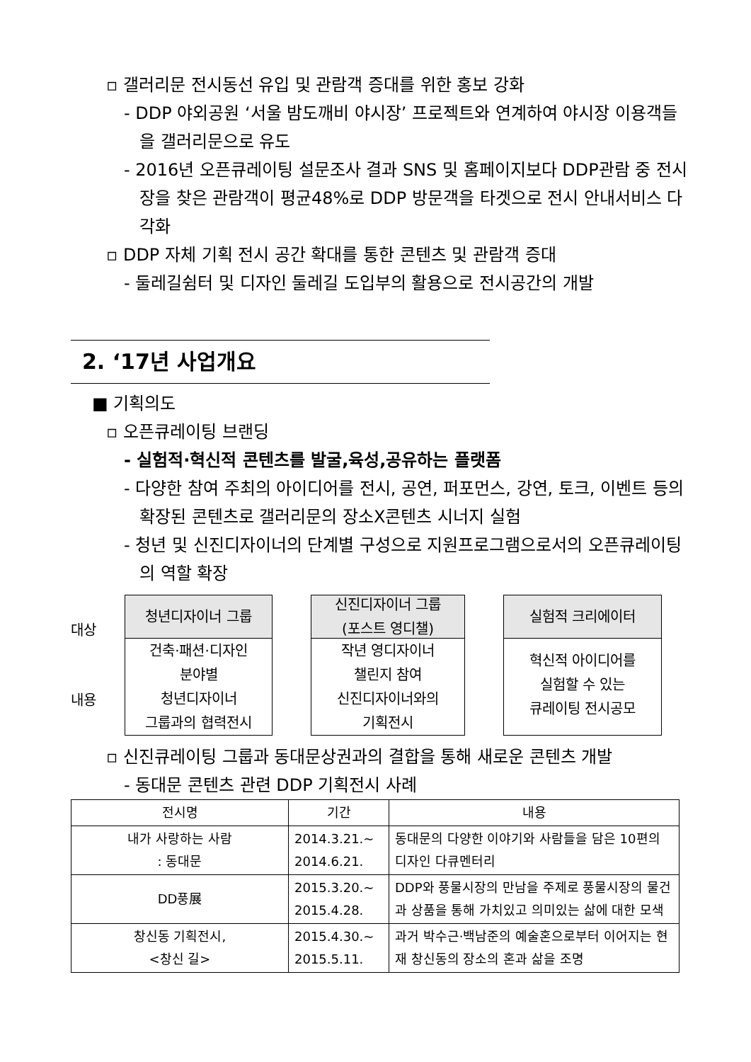▫ 갤러리문 전시동선 유입 및 관람객 증대를 위한 홍보 강화
- DDP 야외공원 ‘서울 밤도깨비 야시장’ 프로젝트와 연계하여 야시장 이용객들을 갤러리문으로 유도
- 2016년 오픈큐레이팅 설문조사 결과 SNS 및 홈페이지보다 DDP관람 중 전시장을 찾은 관람객이 평균48%로 DDP 방문객을 타겟으로 전시 안내서비스 다각화
▫ DDP 자체 기획 전시 공간 확대를 통한 콘텐츠 및 관람객 증대
- 둘레길쉼터 및 디자인 둘레길 도입부의 활용으로 전시공간의 개발
2. ‘17년 사업개요
■ 기획의도
▫ 오픈큐레이팅 브랜딩
- 실험적·혁신적 콘텐츠를 발굴,육성,공유하는 플랫폼
- 다양한 참여 주최의 아이디어를 전시, 공연, 퍼포먼스, 강연, 토크, 이벤트 등의 확장된 콘텐츠로 갤러리문의 장소X콘텐츠 시너지 실험
- 청년 및 신진디자이너의 단계별 구성으로 지원프로그램으로서의 오픈큐레이팅의 역할 확장
대상
내용
청년디자이너 그룹
건축·패션·디자인
분야별
청년디자이너
그룹과의 협력전시
신진디자이너 그룹
(포스트 영디챌)
작년 영디자이너
챌린지 참여
신진디자이너와의
기획전시
실험적 크리에이터
혁신적 아이디어를
실험할 수 있는
큐레이팅 전시공모
▫ 신진큐레이팅 그룹과 동대문상권과의 결합을 통해 새로운 콘텐츠 개발
- 동대문 콘텐츠 관련 DDP 기획전시 사례
| 전시명 | 기간 | 내용 |
| --- | --- | --- |
| 내가 사랑하는 사람 : 동대문 | 2014.3.21.~ 2014.6.21. | 동대문의 다양한 이야기와 사람들을 담은 10편의 디자인 다큐멘터리 |
| DD풍展 | 2015.3.20.~ 2015.4.28. | DDP와 풍물시장의 만남을 주제로 풍물시장의 물건과 상품을 통해 가치있고 의미있는 삶에 대한 모색 |
| 창신동 기획전시, <창신 길> | 2015.4.30.~ 2015.5.11. | 과거 박수근·백남준의 예술혼으로부터 이어지는 현재 창신동의 장소의 혼과 삶을 조명 |